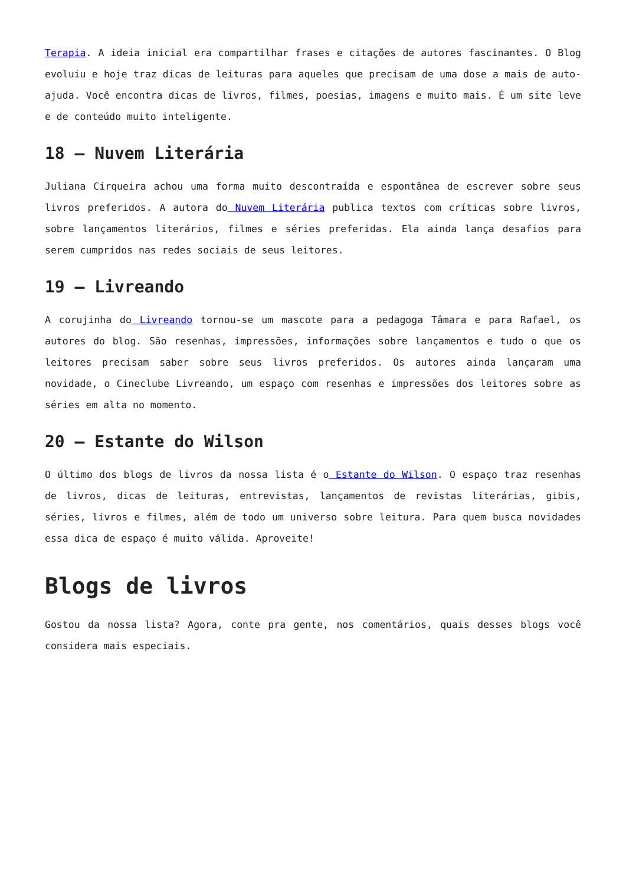Terapia. A ideia inicial era compartilhar frases e citações de autores fascinantes. O Blog evoluiu e hoje traz dicas de leituras para aqueles que precisam de uma dose a mais de auto-ajuda. Você encontra dicas de livros, filmes, poesias, imagens e muito mais. É um site leve e de conteúdo muito inteligente.
18 – Nuvem Literária
Juliana Cirqueira achou uma forma muito descontraída e espontânea de escrever sobre seus livros preferidos. A autora do Nuvem Literária publica textos com críticas sobre livros, sobre lançamentos literários, filmes e séries preferidas. Ela ainda lança desafios para serem cumpridos nas redes sociais de seus leitores.
19 – Livreando
A corujinha do Livreando tornou-se um mascote para a pedagoga Tâmara e para Rafael, os autores do blog. São resenhas, impressões, informações sobre lançamentos e tudo o que os leitores precisam saber sobre seus livros preferidos. Os autores ainda lançaram uma novidade, o Cineclube Livreando, um espaço com resenhas e impressões dos leitores sobre as séries em alta no momento.
20 – Estante do Wilson
O último dos blogs de livros da nossa lista é o Estante do Wilson. O espaço traz resenhas de livros, dicas de leituras, entrevistas, lançamentos de revistas literárias, gibis, séries, livros e filmes, além de todo um universo sobre leitura. Para quem busca novidades essa dica de espaço é muito válida. Aproveite!
Blogs de livros
Gostou da nossa lista? Agora, conte pra gente, nos comentários, quais desses blogs você considera mais especiais.